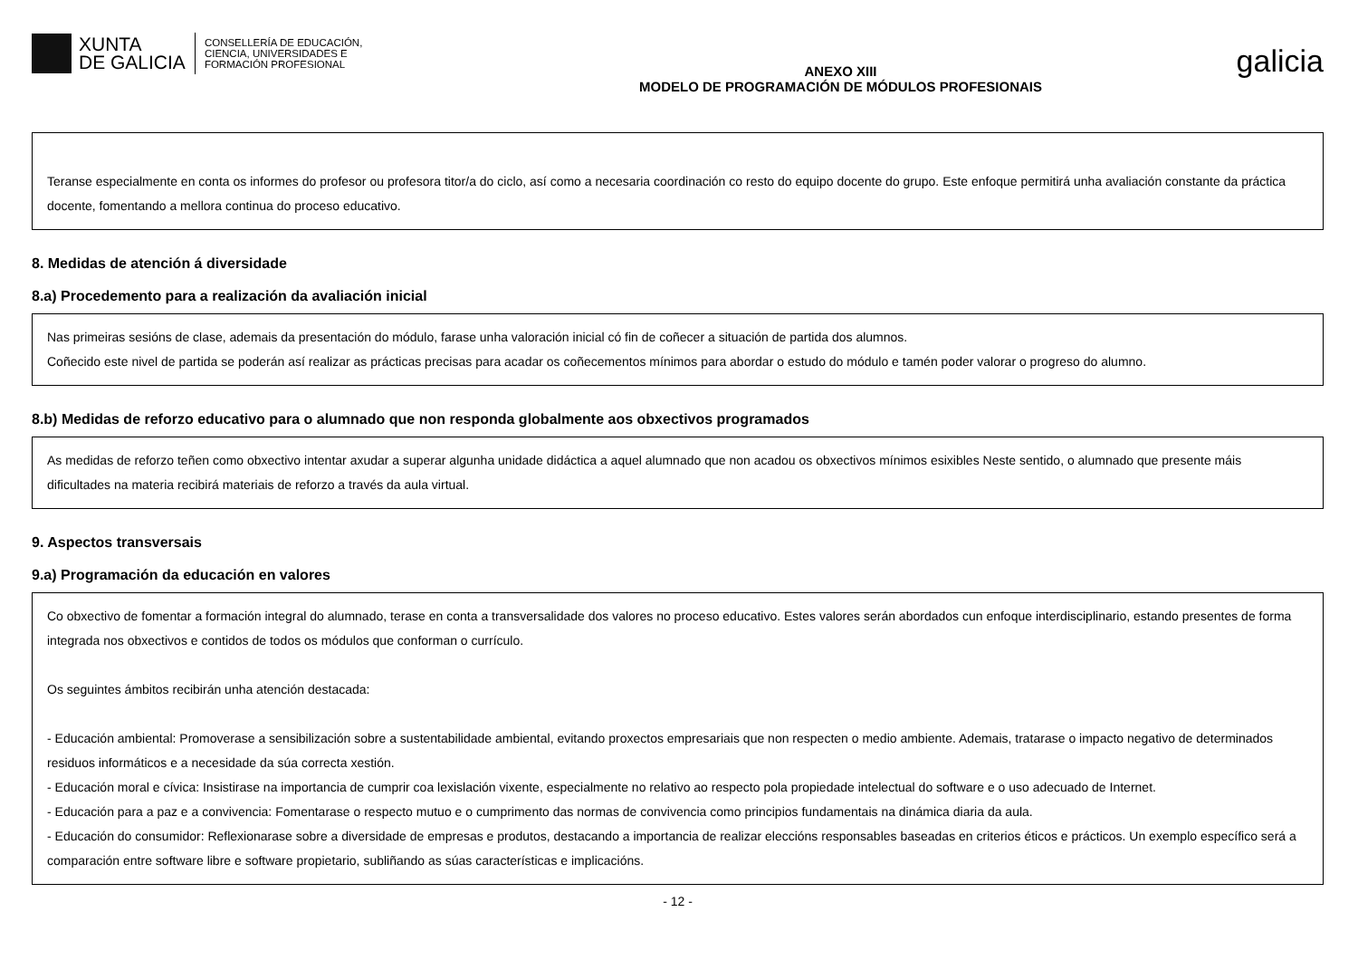XUNTA
DE GALICIA
CONSELLERÍA DE EDUCACIÓN,
CIENCIA, UNIVERSIDADES E
FORMACIÓN PROFESIONAL
ANEXO XIII
MODELO DE PROGRAMACIÓN DE MÓDULOS PROFESIONAIS
galicia
Teranse especialmente en conta os informes do profesor ou profesora titor/a do ciclo, así como a necesaria coordinación co resto do equipo docente do grupo. Este enfoque permitirá unha avaliación constante da práctica docente, fomentando a mellora continua do proceso educativo.
8. Medidas de atención á diversidade
8.a) Procedemento para a realización da avaliación inicial
Nas primeiras sesións de clase, ademais da presentación do módulo, farase unha valoración inicial có fin de coñecer a situación de partida dos alumnos.
Coñecido este nivel de partida se poderán así realizar as prácticas precisas para acadar os coñecementos mínimos para abordar o estudo do módulo e tamén poder valorar o progreso do alumno.
8.b) Medidas de reforzo educativo para o alumnado que non responda globalmente aos obxectivos programados
As medidas de reforzo teñen como obxectivo intentar axudar a superar algunha unidade didáctica a aquel alumnado que non acadou os obxectivos mínimos esixibles Neste sentido, o alumnado que presente máis dificultades na materia recibirá materiais de reforzo a través da aula virtual.
9. Aspectos transversais
9.a) Programación da educación en valores
Co obxectivo de fomentar a formación integral do alumnado, terase en conta a transversalidade dos valores no proceso educativo. Estes valores serán abordados cun enfoque interdisciplinario, estando presentes de forma integrada nos obxectivos e contidos de todos os módulos que conforman o currículo.
Os seguintes ámbitos recibirán unha atención destacada:
- Educación ambiental: Promoverase a sensibilización sobre a sustentabilidade ambiental, evitando proxectos empresariais que non respecten o medio ambiente. Ademais, tratarase o impacto negativo de determinados residuos informáticos e a necesidade da súa correcta xestión.
- Educación moral e cívica: Insistirase na importancia de cumprir coa lexislación vixente, especialmente no relativo ao respecto pola propiedade intelectual do software e o uso adecuado de Internet.
- Educación para a paz e a convivencia: Fomentarase o respecto mutuo e o cumprimento das normas de convivencia como principios fundamentais na dinámica diaria da aula.
- Educación do consumidor: Reflexionarase sobre a diversidade de empresas e produtos, destacando a importancia de realizar eleccións responsables baseadas en criterios éticos e prácticos. Un exemplo específico será a comparación entre software libre e software propietario, subliñando as súas características e implicacións.
- 12 -